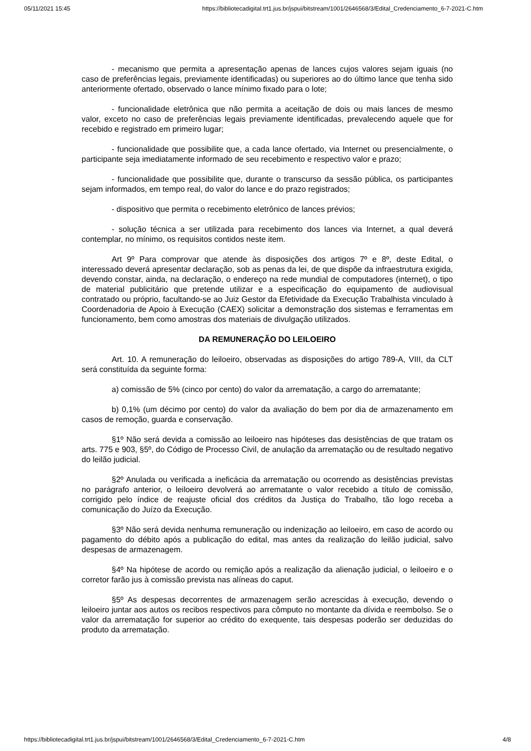05/11/2021 15:45 https://bibliotecadigital.trt1.jus.br/jspui/bitstream/1001/2646568/3/Edital_Credenciamento_6-7-2021-C.htm
- mecanismo que permita a apresentação apenas de lances cujos valores sejam iguais (no caso de preferências legais, previamente identificadas) ou superiores ao do último lance que tenha sido anteriormente ofertado, observado o lance mínimo fixado para o lote;
- funcionalidade eletrônica que não permita a aceitação de dois ou mais lances de mesmo valor, exceto no caso de preferências legais previamente identificadas, prevalecendo aquele que for recebido e registrado em primeiro lugar;
- funcionalidade que possibilite que, a cada lance ofertado, via Internet ou presencialmente, o participante seja imediatamente informado de seu recebimento e respectivo valor e prazo;
- funcionalidade que possibilite que, durante o transcurso da sessão pública, os participantes sejam informados, em tempo real, do valor do lance e do prazo registrados;
- dispositivo que permita o recebimento eletrônico de lances prévios;
- solução técnica a ser utilizada para recebimento dos lances via Internet, a qual deverá contemplar, no mínimo, os requisitos contidos neste item.
Art 9º Para comprovar que atende às disposições dos artigos 7º e 8º, deste Edital, o interessado deverá apresentar declaração, sob as penas da lei, de que dispõe da infraestrutura exigida, devendo constar, ainda, na declaração, o endereço na rede mundial de computadores (internet), o tipo de material publicitário que pretende utilizar e a especificação do equipamento de audiovisual contratado ou próprio, facultando-se ao Juiz Gestor da Efetividade da Execução Trabalhista vinculado à Coordenadoria de Apoio à Execução (CAEX) solicitar a demonstração dos sistemas e ferramentas em funcionamento, bem como amostras dos materiais de divulgação utilizados.
DA REMUNERAÇÃO DO LEILOEIRO
Art. 10. A remuneração do leiloeiro, observadas as disposições do artigo 789-A, VIII, da CLT será constituída da seguinte forma:
a) comissão de 5% (cinco por cento) do valor da arrematação, a cargo do arrematante;
b) 0,1% (um décimo por cento) do valor da avaliação do bem por dia de armazenamento em casos de remoção, guarda e conservação.
§1º Não será devida a comissão ao leiloeiro nas hipóteses das desistências de que tratam os arts. 775 e 903, §5º, do Código de Processo Civil, de anulação da arrematação ou de resultado negativo do leilão judicial.
§2º Anulada ou verificada a ineficácia da arrematação ou ocorrendo as desistências previstas no parágrafo anterior, o leiloeiro devolverá ao arrematante o valor recebido a título de comissão, corrigido pelo índice de reajuste oficial dos créditos da Justiça do Trabalho, tão logo receba a comunicação do Juízo da Execução.
§3º Não será devida nenhuma remuneração ou indenização ao leiloeiro, em caso de acordo ou pagamento do débito após a publicação do edital, mas antes da realização do leilão judicial, salvo despesas de armazenagem.
§4º Na hipótese de acordo ou remição após a realização da alienação judicial, o leiloeiro e o corretor farão jus à comissão prevista nas alíneas do caput.
§5º As despesas decorrentes de armazenagem serão acrescidas à execução, devendo o leiloeiro juntar aos autos os recibos respectivos para cômputo no montante da dívida e reembolso. Se o valor da arrematação for superior ao crédito do exequente, tais despesas poderão ser deduzidas do produto da arrematação.
https://bibliotecadigital.trt1.jus.br/jspui/bitstream/1001/2646568/3/Edital_Credenciamento_6-7-2021-C.htm 4/8